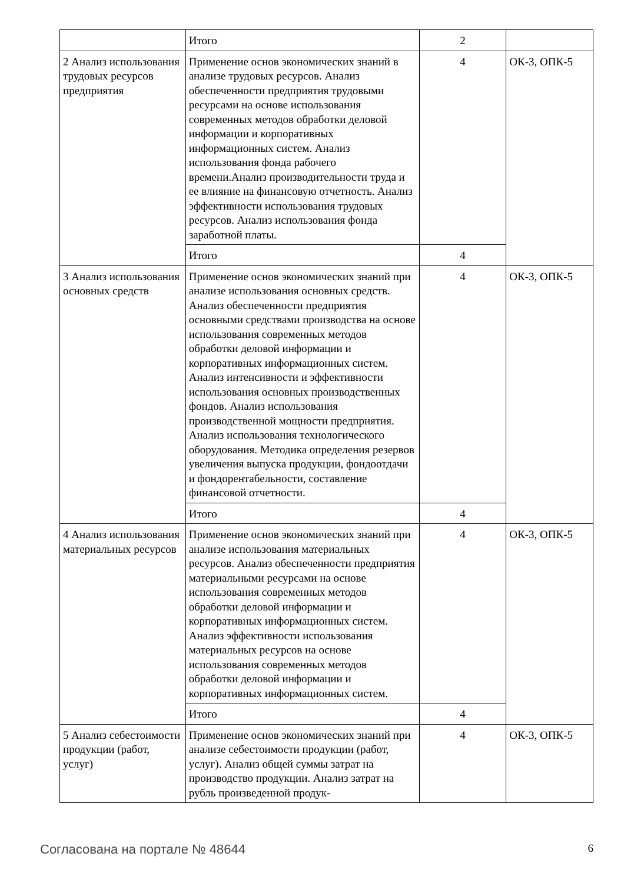| | Итого | 2 | |
| 2 Анализ использования трудовых ресурсов предприятия | Применение основ экономических знаний в анализе трудовых ресурсов. Анализ обеспеченности предприятия трудовыми ресурсами на основе использования современных методов обработки деловой информации и корпоративных информационных систем. Анализ использования фонда рабочего времени.Анализ производительности труда и ее влияние на финансовую отчетность. Анализ эффективности использования трудовых ресурсов. Анализ использования фонда заработной платы. | 4 | ОК-3, ОПК-5 |
| | Итого | 4 | |
| 3 Анализ использования основных средств | Применение основ экономических знаний при анализе использования основных средств. Анализ обеспеченности предприятия основными средствами производства на основе использования современных методов обработки деловой информации и корпоративных информационных систем. Анализ интенсивности и эффективности использования основных производственных фондов. Анализ использования производственной мощности предприятия. Анализ использования технологического оборудования. Методика определения резервов увеличения выпуска продукции, фондоотдачи и фондорентабельности, составление финансовой отчетности. | 4 | ОК-3, ОПК-5 |
| | Итого | 4 | |
| 4 Анализ использования материальных ресурсов | Применение основ экономических знаний при анализе использования материальных ресурсов. Анализ обеспеченности предприятия материальными ресурсами на основе использования современных методов обработки деловой информации и корпоративных информационных систем. Анализ эффективности использования материальных ресурсов на основе использования современных методов обработки деловой информации и корпоративных информационных систем. | 4 | ОК-3, ОПК-5 |
| | Итого | 4 | |
| 5 Анализ себестоимости продукции (работ, услуг) | Применение основ экономических знаний при анализе себестоимости продукции (работ, услуг). Анализ общей суммы затрат на производство продукции. Анализ затрат на рубль произведенной продук- | 4 | ОК-3, ОПК-5 |
Согласована на портале № 48644 6